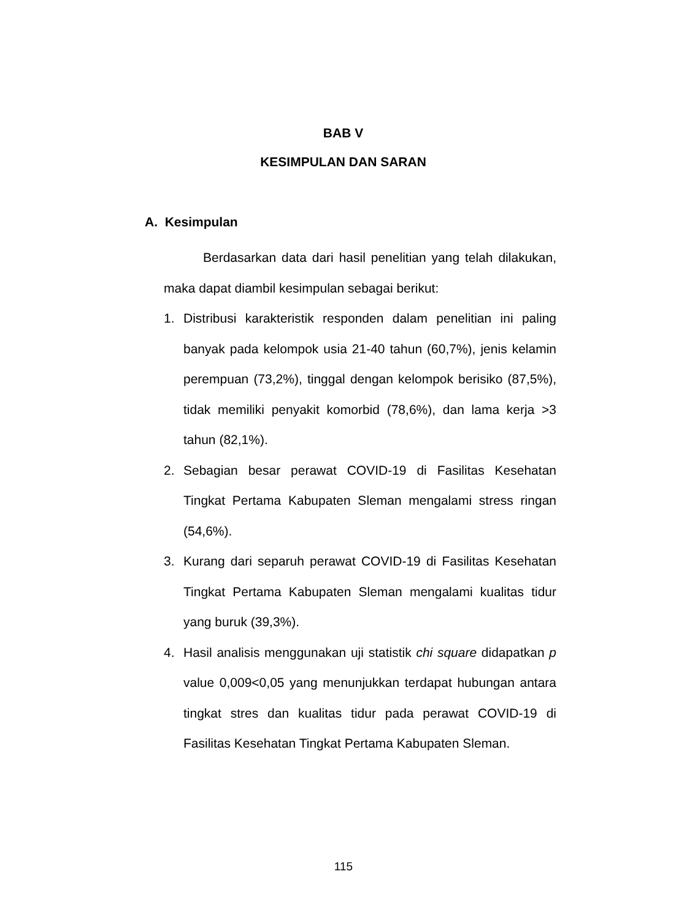BAB V
KESIMPULAN DAN SARAN
A. Kesimpulan
Berdasarkan data dari hasil penelitian yang telah dilakukan, maka dapat diambil kesimpulan sebagai berikut:
1. Distribusi karakteristik responden dalam penelitian ini paling banyak pada kelompok usia 21-40 tahun (60,7%), jenis kelamin perempuan (73,2%), tinggal dengan kelompok berisiko (87,5%), tidak memiliki penyakit komorbid (78,6%), dan lama kerja >3 tahun (82,1%).
2. Sebagian besar perawat COVID-19 di Fasilitas Kesehatan Tingkat Pertama Kabupaten Sleman mengalami stress ringan (54,6%).
3. Kurang dari separuh perawat COVID-19 di Fasilitas Kesehatan Tingkat Pertama Kabupaten Sleman mengalami kualitas tidur yang buruk (39,3%).
4. Hasil analisis menggunakan uji statistik chi square didapatkan p value 0,009<0,05 yang menunjukkan terdapat hubungan antara tingkat stres dan kualitas tidur pada perawat COVID-19 di Fasilitas Kesehatan Tingkat Pertama Kabupaten Sleman.
115